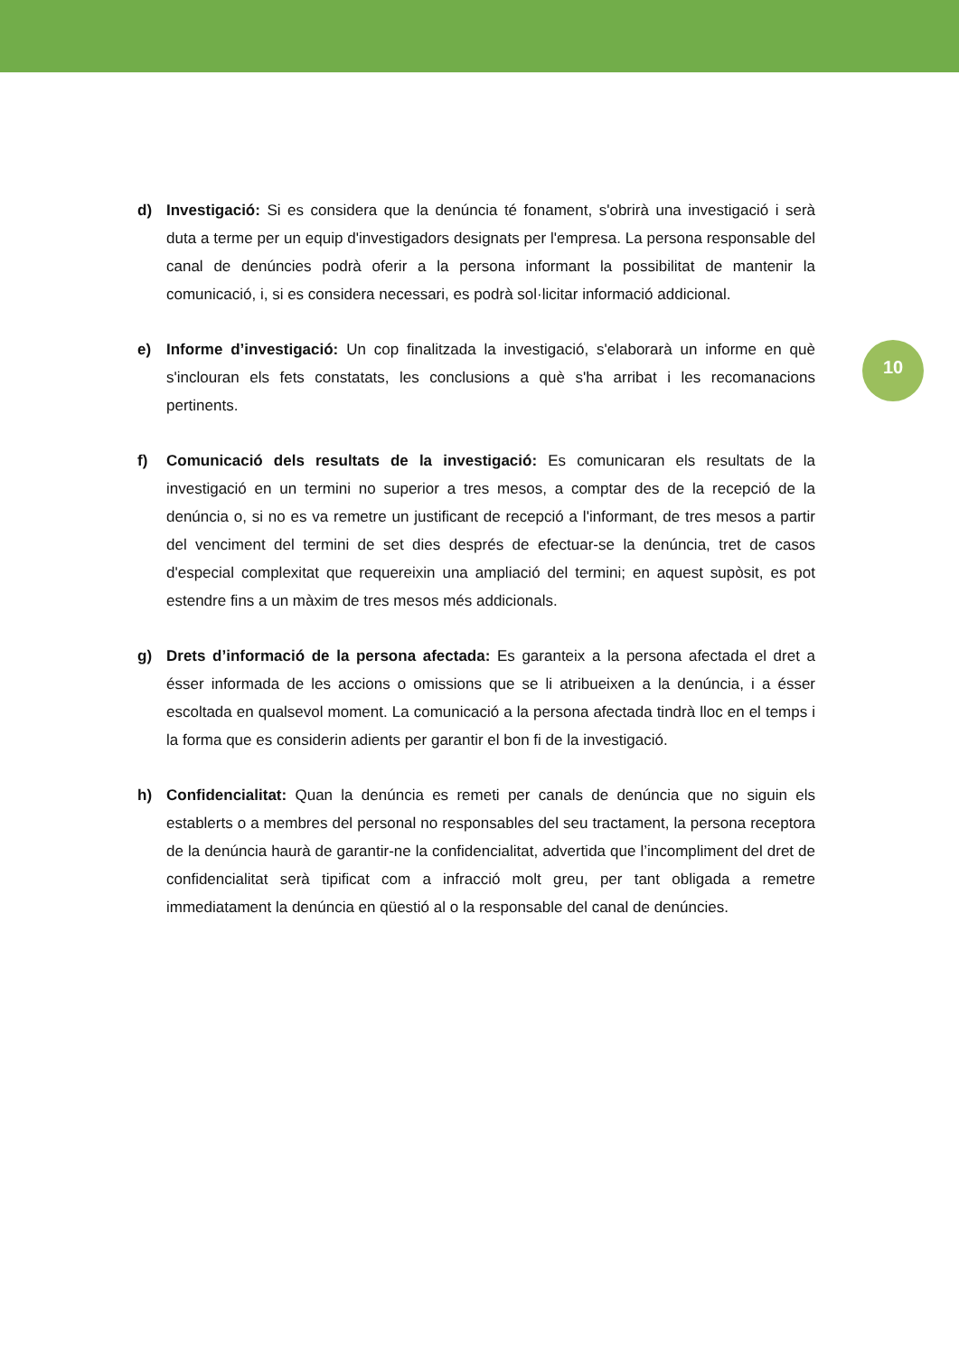10
d) Investigació: Si es considera que la denúncia té fonament, s'obrirà una investigació i serà duta a terme per un equip d'investigadors designats per l'empresa. La persona responsable del canal de denúncies podrà oferir a la persona informant la possibilitat de mantenir la comunicació, i, si es considera necessari, es podrà sol·licitar informació addicional.
e) Informe d’investigació: Un cop finalitzada la investigació, s'elaborarà un informe en què s'inclouran els fets constatats, les conclusions a què s'ha arribat i les recomanacions pertinents.
f) Comunicació dels resultats de la investigació: Es comunicaran els resultats de la investigació en un termini no superior a tres mesos, a comptar des de la recepció de la denúncia o, si no es va remetre un justificant de recepció a l'informant, de tres mesos a partir del venciment del termini de set dies després de efectuar-se la denúncia, tret de casos d'especial complexitat que requereixin una ampliació del termini; en aquest supòsit, es pot estendre fins a un màxim de tres mesos més addicionals.
g) Drets d’informació de la persona afectada: Es garanteix a la persona afectada el dret a ésser informada de les accions o omissions que se li atribueixen a la denúncia, i a ésser escoltada en qualsevol moment. La comunicació a la persona afectada tindrà lloc en el temps i la forma que es considerin adients per garantir el bon fi de la investigació.
h) Confidencialitat: Quan la denúncia es remeti per canals de denúncia que no siguin els establerts o a membres del personal no responsables del seu tractament, la persona receptora de la denúncia haurà de garantir-ne la confidencialitat, advertida que l’incompliment del dret de confidencialitat serà tipificat com a infracció molt greu, per tant obligada a remetre immediatament la denúncia en qüestió al o la responsable del canal de denúncies.